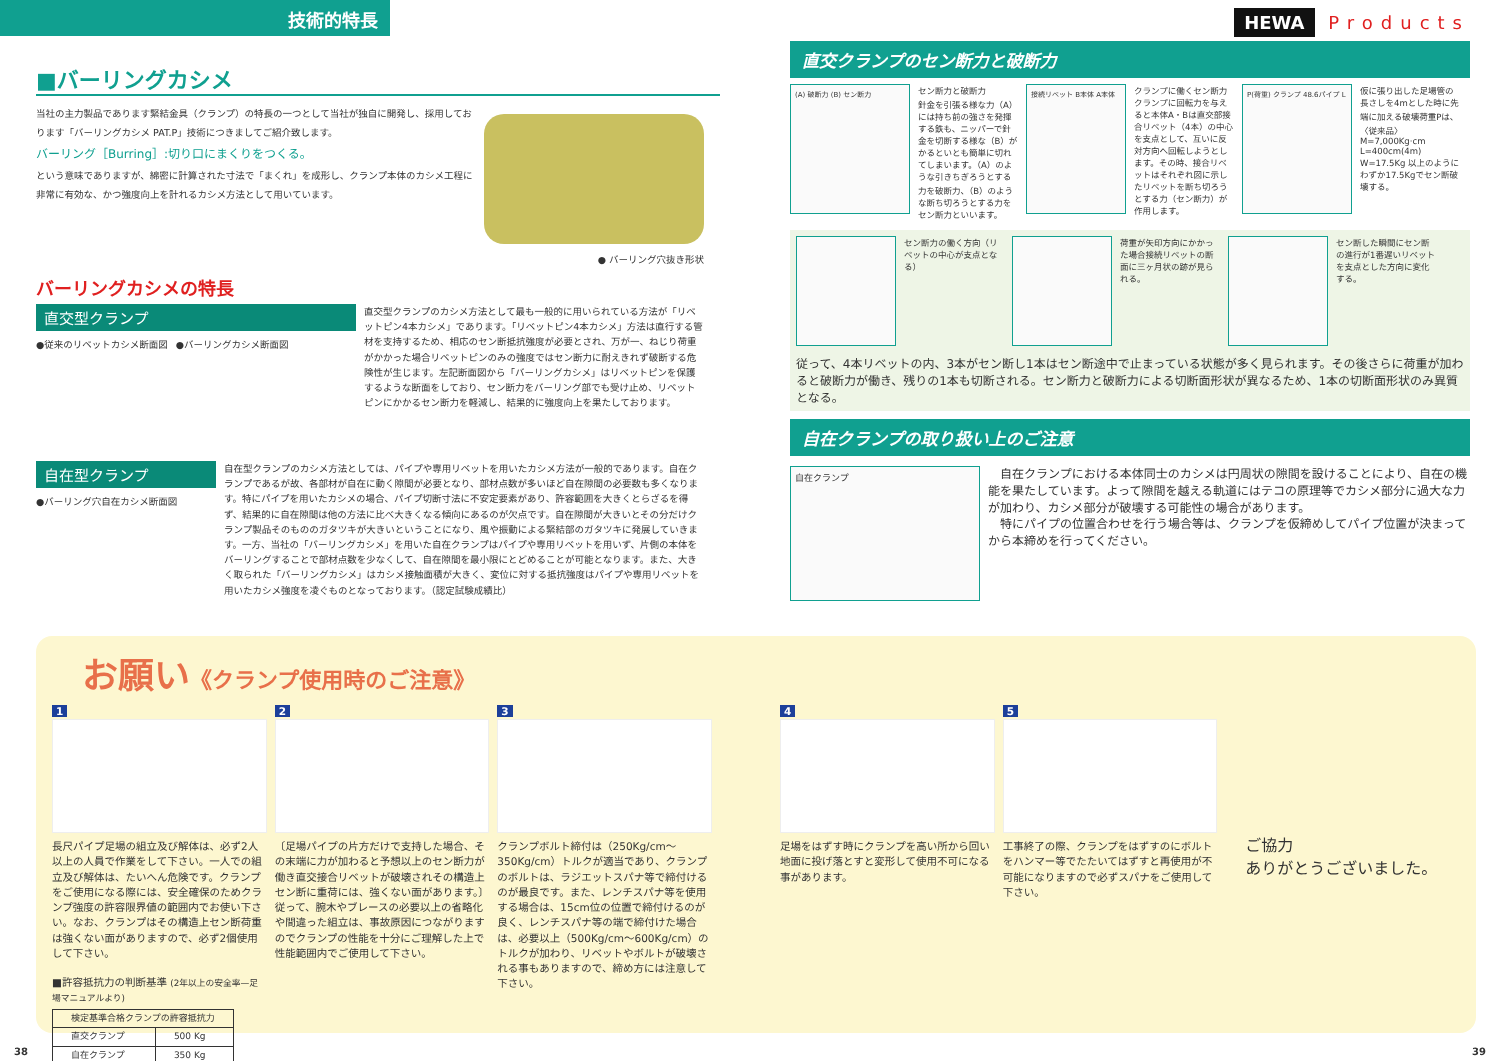技術的特長
■バーリングカシメ
当社の主力製品であります緊結金具（クランプ）の特長の一つとして当社が独自に開発し、採用しております「バーリングカシメ PAT.P」技術につきましてご紹介致します。
バーリング［Burring］:切り口にまくりをつくる。
という意味でありますが、綿密に計算された寸法で「まくれ」を成形し、クランプ本体のカシメ工程に非常に有効な、かつ強度向上を計れるカシメ方法として用いています。
● バーリング穴抜き形状
バーリングカシメの特長
直交型クランプ
●従来のリベットカシメ断面図 ●バーリングカシメ断面図
直交型クランプのカシメ方法として最も一般的に用いられている方法が「リベットピン4本カシメ」であります。「リベットピン4本カシメ」方法は直行する管材を支持するため、相応のセン断抵抗強度が必要とされ、万が一、ねじり荷重がかかった場合リベットピンのみの強度ではセン断力に耐えきれず破断する危険性が生じます。左記断面図から「バーリングカシメ」はリベットピンを保護するような断面をしており、セン断力をバーリング部でも受け止め、リベットピンにかかるセン断力を軽減し、結果的に強度向上を果たしております。
自在型クランプ
●バーリング穴自在カシメ断面図
自在型クランプのカシメ方法としては、パイプや専用リベットを用いたカシメ方法が一般的であります。自在クランプであるが故、各部材が自在に動く隙間が必要となり、部材点数が多いほど自在隙間の必要数も多くなります。特にパイプを用いたカシメの場合、パイプ切断寸法に不安定要素があり、許容範囲を大きくとらざるを得ず、結果的に自在隙間は他の方法に比べ大きくなる傾向にあるのが欠点です。自在隙間が大きいとその分だけクランプ製品そのもののガタツキが大きいということになり、風や振動による緊結部のガタツキに発展していきます。一方、当社の「バーリングカシメ」を用いた自在クランプはパイプや専用リベットを用いず、片側の本体をバーリングすることで部材点数を少なくして、自在隙間を最小限にとどめることが可能となります。また、大きく取られた「バーリングカシメ」はカシメ接触面積が大きく、変位に対する抵抗強度はパイプや専用リベットを用いたカシメ強度を凌ぐものとなっております。（認定試験成績比）
HEWA Products
直交クランプのセン断力と破断力
(A) 破断力 (B) セン断力
セン断力と破断力
針金を引張る様な力（A）には持ち前の強さを発揮する鉄も、ニッパーで針金を切断する様な（B）がかるといとも簡単に切れてしまいます。（A）のような引きちぎろうとする力を破断力、（B）のような断ち切ろうとする力をセン断力といいます。
接続リベット B本体 A本体
クランプに働くセン断力
クランプに回転力を与えると本体A・Bは直交部接合リベット（4本）の中心を支点として、互いに反対方向へ回転しようとします。その時、接合リベットはそれぞれ図に示したリベットを断ち切ろうとする力（セン断力）が作用します。
P(荷重) クランプ 48.6パイプ L
仮に張り出した足場管の長さしを4mとした時に先端に加える破壊荷重Pは、〈従来品〉M=7,000Kg·cm L=400cm(4m) W=17.5Kg 以上のようにわずか17.5Kgでセン断破壊する。
セン断力の働く方向（リベットの中心が支点となる）
荷重が矢印方向にかかった場合接続リベットの断面に三ヶ月状の跡が見られる。
セン断した瞬間にセン断の進行が1番遅いリベットを支点とした方向に変化する。
従って、4本リベットの内、3本がセン断し1本はセン断途中で止まっている状態が多く見られます。その後さらに荷重が加わると破断力が働き、残りの1本も切断される。セン断力と破断力による切断面形状が異なるため、1本の切断面形状のみ異質となる。
自在クランプの取り扱い上のご注意
自在クランプ
　自在クランプにおける本体同士のカシメは円周状の隙間を設けることにより、自在の機能を果たしています。よって隙間を越える軌道にはテコの原理等でカシメ部分に過大な力が加わり、カシメ部分が破壊する可能性の場合があります。
　特にパイプの位置合わせを行う場合等は、クランプを仮締めしてパイプ位置が決まってから本締めを行ってください。
お願い《クランプ使用時のご注意》
1
長尺パイプ足場の組立及び解体は、必ず2人以上の人員で作業をして下さい。一人での組立及び解体は、たいへん危険です。クランプをご使用になる際には、安全確保のためクランプ強度の許容限界値の範囲内でお使い下さい。なお、クランプはその構造上セン断荷重は強くない面がありますので、必ず2個使用して下さい。
■許容抵抗力の判断基準 (2年以上の安全率—足場マニュアルより)
| 検定基準合格クランプの許容抵抗力 | |
| --- | --- |
| 直交クランプ | 500 Kg |
| 自在クランプ | 350 Kg |
2
〔足場パイプの片方だけで支持した場合、その末端に力が加わると予想以上のセン断力が働き直交接合リベットが破壊されその構造上セン断に重荷には、強くない面があります。〕従って、腕木やブレースの必要以上の省略化や間違った組立は、事故原因につながりますのでクランプの性能を十分にご理解した上で性能範囲内でご使用して下さい。
3
クランプボルト締付は（250Kg/cm〜350Kg/cm）トルクが適当であり、クランプのボルトは、ラジエットスパナ等で締付けるのが最良です。また、レンチスパナ等を使用する場合は、15cm位の位置で締付けるのが良く、レンチスパナ等の端で締付けた場合は、必要以上（500Kg/cm〜600Kg/cm）のトルクが加わり、リベットやボルトが破壊される事もありますので、締め方には注意して下さい。
4
足場をはずす時にクランプを高い所から回い地面に投げ落とすと変形して使用不可になる事があります。
5
工事終了の際、クランプをはずすのにボルトをハンマー等でたたいてはずすと再使用が不可能になりますので必ずスパナをご使用して下さい。
ご協力
ありがとうございました。
38 39